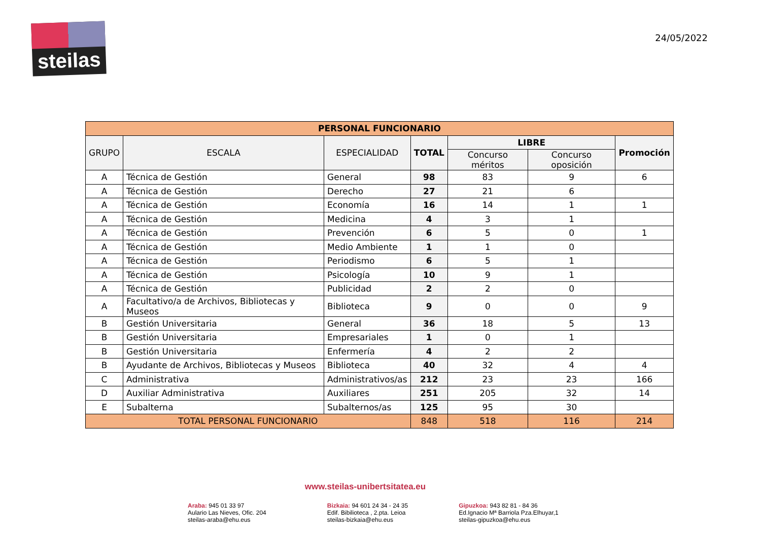steilas
24/05/2022
| PERSONAL FUNCIONARIO | | | | | | |
| --- | --- | --- | --- | --- | --- | --- |
| GRUPO | ESCALA | ESPECIALIDAD | TOTAL | LIBRE | | Promoción |
| | | | | Concurso méritos | Concurso oposición | |
| A | Técnica de Gestión | General | 98 | 83 | 9 | 6 |
| A | Técnica de Gestión | Derecho | 27 | 21 | 6 | |
| A | Técnica de Gestión | Economía | 16 | 14 | 1 | 1 |
| A | Técnica de Gestión | Medicina | 4 | 3 | 1 | |
| A | Técnica de Gestión | Prevención | 6 | 5 | 0 | 1 |
| A | Técnica de Gestión | Medio Ambiente | 1 | 1 | 0 | |
| A | Técnica de Gestión | Periodismo | 6 | 5 | 1 | |
| A | Técnica de Gestión | Psicología | 10 | 9 | 1 | |
| A | Técnica de Gestión | Publicidad | 2 | 2 | 0 | |
| A | Facultativo/a de Archivos, Bibliotecas y Museos | Biblioteca | 9 | 0 | 0 | 9 |
| B | Gestión Universitaria | General | 36 | 18 | 5 | 13 |
| B | Gestión Universitaria | Empresariales | 1 | 0 | 1 | |
| B | Gestión Universitaria | Enfermería | 4 | 2 | 2 | |
| B | Ayudante de Archivos, Bibliotecas y Museos | Biblioteca | 40 | 32 | 4 | 4 |
| C | Administrativa | Administrativos/as | 212 | 23 | 23 | 166 |
| D | Auxiliar Administrativa | Auxiliares | 251 | 205 | 32 | 14 |
| E | Subalterna | Subalternos/as | 125 | 95 | 30 | |
| TOTAL PERSONAL FUNCIONARIO | | | 848 | 518 | 116 | 214 |
www.steilas-unibertsitatea.eu
Araba: 945 01 33 97
Aulario Las Nieves, Ofic. 204
steilas-araba@ehu.eus
Bizkaia: 94 601 24 34 - 24 35
Edif. Bibilioteca , 2.pta. Leioa
steilas-bizkaia@ehu.eus
Gipuzkoa: 943 82 81 - 84 36
Ed.Ignacio Mª Barriola Pza.Elhuyar,1
steilas-gipuzkoa@ehu.eus